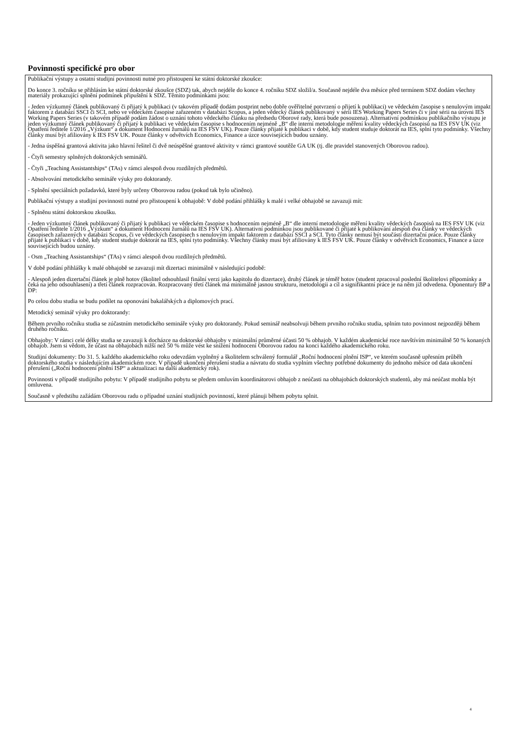Povinnosti specifické pro obor
Publikační výstupy a ostatní studijní povinnosti nutné pro přistoupení ke státní doktorské zkoušce:
Do konce 3. ročníku se přihlásím ke státní doktorské zkoušce (SDZ) tak, abych nejdéle do konce 4. ročníku SDZ složil/a. Současně nejdéle dva měsíce před termínem SDZ dodám všechny materiály prokazující splnění podmínek připuštění k SDZ. Těmito podmínkami jsou:
- Jeden výzkumný článek publikovaný či přijatý k publikaci (v takovém případě dodám postprint nebo dobře ověřitelné potvrzení o přijetí k publikaci) ve vědeckém časopise s nenulovým impakt faktorem z databází SSCI či SCI, nebo ve vědeckém časopise zařazeném v databázi Scopus, a jeden vědecký článek publikovaný v sérii IES Working Papers Series či v jiné sérii na úrovni IES Working Papers Series (v takovém případě podám žádost o uznání tohoto vědeckého článku na předsedu Oborové rady, která bude posouzena). Alternativní podmínkou publikačního výstupu je jeden výzkumný článek publikovaný či přijatý k publikaci ve vědeckém časopise s hodnocením nejméně „B“ dle interní metodologie měření kvality vědeckých časopisů na IES FSV UK (viz Opatření ředitele 1/2016 „Výzkum“ a dokument Hodnocení žurnálů na IES FSV UK). Pouze články přijaté k publikaci v době, kdy student studuje doktorát na IES, splní tyto podmínky. Všechny články musí být afiliovány k IES FSV UK. Pouze články v odvětvích Economics, Finance a úzce souvisejících budou uznány.
- Jedna úspěšná grantová aktivita jako hlavní řešitel či dvě neúspěšné grantové aktivity v rámci grantové soutěže GA UK (tj. dle pravidel stanovených Oborovou radou).
- Čtyři semestry splněných doktorských seminářů.
- Čtyři „Teaching Assistantships“ (TAs) v rámci alespoň dvou rozdílných předmětů.
- Absolvování metodického semináře výuky pro doktorandy.
- Splnění speciálních požadavků, které byly určeny Oborovou radou (pokud tak bylo učiněno).
Publikační výstupy a studijní povinnosti nutné pro přistoupení k obhajobě: V době podání přihlášky k malé i velké obhajobě se zavazuji mít:
- Splněnu státní doktorskou zkoušku.
- Jeden výzkumný článek publikovaný či přijatý k publikaci ve vědeckém časopise s hodnocením nejméně „B“ dle interní metodologie měření kvality vědeckých časopisů na IES FSV UK (viz Opatření ředitele 1/2016 „Výzkum“ a dokument Hodnocení žurnálů na IES FSV UK). Alternativní podmínkou jsou publikované či přijaté k publikování alespoň dva články ve vědeckých časopisech zařazených v databázi Scopus, či ve vědeckých časopisech s nenulovým impakt faktorem z databází SSCI a SCI. Tyto články nemusí být součástí dizertační práce. Pouze články přijaté k publikaci v době, kdy student studuje doktorát na IES, splní tyto podmínky. Všechny články musí být afiliovány k IES FSV UK. Pouze články v odvětvích Economics, Finance a úzce souvisejících budou uznány.
- Osm „Teaching Assistantships“ (TAs) v rámci alespoň dvou rozdílných předmětů.
V době podání přihlášky k malé obhajobě se zavazuji mít dizertaci minimálně v následující podobě:
- Alespoň jeden dizertační článek je plně hotov (školitel odsouhlasil finální verzi jako kapitolu do dizertace), druhý článek je téměř hotov (student zpracoval poslední školitelovi připomínky a čeká na jeho odsouhlasení) a třetí článek rozpracován. Rozpracovaný třetí článek má minimálně jasnou strukturu, metodologii a cíl a signifikantní práce je na něm již odvedena. Oponentury BP a DP:
Po celou dobu studia se budu podílet na oponování bakalářských a diplomových prací.
Metodický seminář výuky pro doktorandy:
Během prvního ročníku studia se zúčastním metodického semináře výuky pro doktorandy. Pokud seminář neabsolvuji během prvního ročníku studia, splním tuto povinnost nejpozději během druhého ročníku.
Obhajoby: V rámci celé délky studia se zavazuji k docházce na doktorské obhajoby v minimální průměrné účasti 50 % obhajob. V každém akademické roce navštívím minimálně 50 % konaných obhajob. Jsem si vědom, že účast na obhajobách nižší než 50 % může vést ke snížení hodnocení Oborovou radou na konci každého akademického roku.
Studijní dokumenty: Do 31. 5. každého akademického roku odevzdám vyplněný a školitelem schválený formulář „Roční hodnocení plnění ISP“, ve kterém současně upřesním průběh doktorského studia v následujícím akademickém roce. V případě ukončení přerušení studia a návratu do studia vyplním všechny potřebné dokumenty do jednoho měsíce od data ukončení přerušení („Roční hodnocení plnění ISP“ a aktualizaci na další akademický rok).
Povinnosti v případě studijního pobytu: V případě studijního pobytu se předem omluvím koordinátorovi obhajob z neúčasti na obhajobách doktorských studentů, aby má neúčast mohla být omluvena.
Současně v předstihu zažádám Oborovou radu o případné uznání studijních povinností, které plánuji během pobytu splnit.
4